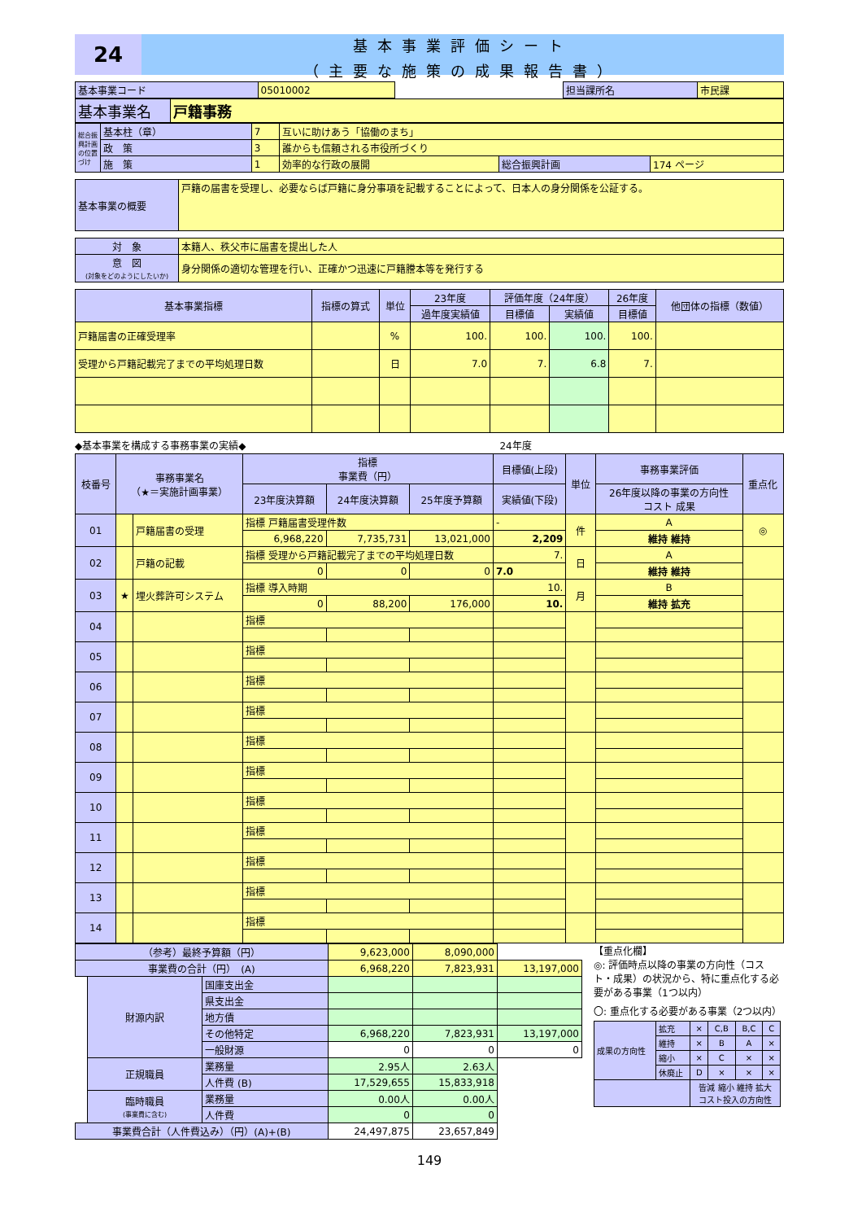24
基本事業評価シート
（主要な施策の成果報告書）
| 基本事業コード | 05010002 | | 担当課所名 | 市民課 |
| 基本事業名 | 戸籍事務 |
| 総合振興計画の位置づけ | 基本柱（章） | 7 | 互いに助けあう「協働のまち」 | | |
| | 政 策 | 3 | 誰からも信頼される市役所づくり | | |
| | 施 策 | 1 | 効率的な行政の展開 | 総合振興計画 | 174 ページ |
| 基本事業の概要 | 戸籍の届書を受理し、必要ならば戸籍に身分事項を記載することによって、日本人の身分関係を公証する。 |
| 対 象 | 本籍人、秩父市に届書を提出した人 |
| 意 図 (対象をどのようにしたいか) | 身分関係の適切な管理を行い、正確かつ迅速に戸籍謄本等を発行する |
| 基本事業指標 | 指標の算式 | 単位 | 23年度 | 評価年度（24年度） | | 26年度 | 他団体の指標（数値） |
| --- | --- | --- | --- | --- | --- | --- | --- |
| | | | 過年度実績値 | 目標値 | 実績値 | 目標値 | |
| 戸籍届書の正確受理率 | | % | 100. | 100. | 100. | 100. | |
| 受理から戸籍記載完了までの平均処理日数 | | 日 | 7.0 | 7. | 6.8 | 7. | |
◆基本事業を構成する事務事業の実績◆　　　　　　　　　　　　　　　　　　　　　　　　　　24年度
| 枝番号 | 事務事業名 （★＝実施計画事業） | | 指標 事業費（円） | | | 目標値(上段) | 単位 | 事務事業評価 | 重点化 |
| --- | --- | --- | --- | --- | --- | --- | --- | --- | --- |
| | | | 23年度決算額 | 24年度決算額 | 25年度予算額 | 実績値(下段) | | 26年度以降の事業の方向性 コスト 成果 | |
| 01 | | 戸籍届書の受理 | 指標 戸籍届書受理件数 | | | - | 件 | A | ◎ |
| | | | 6,968,220 | 7,735,731 | 13,021,000 | 2,209 | | 維持 維持 | |
| 02 | | 戸籍の記載 | 指標 受理から戸籍記載完了までの平均処理日数 | | | 7. | 日 | A | |
| | | | 0 | 0 | 0 | 7.0 | | 維持 維持 | |
| 03 | ★ | 埋火葬許可システム | 指標 導入時期 | | | 10. | 月 | B | |
| | | | 0 | 88,200 | 176,000 | 10. | | 維持 拡充 | |
| 04 | | | 指標 | | | | | | |
| 05 | | | 指標 | | | | | | |
| 06 | | | 指標 | | | | | | |
| 07 | | | 指標 | | | | | | |
| 08 | | | 指標 | | | | | | |
| 09 | | | 指標 | | | | | | |
| 10 | | | 指標 | | | | | | |
| 11 | | | 指標 | | | | | | |
| 12 | | | 指標 | | | | | | |
| 13 | | | 指標 | | | | | | |
| 14 | | | 指標 | | | | | | |
| （参考）最終予算額（円） | | | 9,623,000 | 8,090,000 | |
| 事業費の合計（円） (A) | | | 6,968,220 | 7,823,931 | 13,197,000 |
| | 財源内訳 | 国庫支出金 | | | |
| | | 県支出金 | | | |
| | | 地方債 | | | |
| | | その他特定 | 6,968,220 | 7,823,931 | 13,197,000 |
| | | 一般財源 | 0 | 0 | 0 |
| | 正規職員 | 業務量 | 2.95人 | 2.63人 | |
| | | 人件費 (B) | 17,529,655 | 15,833,918 | |
| | 臨時職員 (事業費に含む) | 業務量 | 0.00人 | 0.00人 | |
| | | 人件費 | 0 | 0 | |
| 事業費合計（人件費込み）（円）(A)+(B) | | | 24,497,875 | 23,657,849 | |
【重点化欄】
◎: 評価時点以降の事業の方向性（コスト・成果）の状況から、特に重点化する必要がある事業（1つ以内）
〇: 重点化する必要がある事業（2つ以内）
| 成果の方向性 | 拡充 | × | C,B | B,C | C |
| | 維持 | × | B | A | × |
| | 縮小 | × | C | × | × |
| | 休廃止 | D | × | × | × |
| | | 皆減 縮小 維持 拡大 コスト投入の方向性 | | | |
149